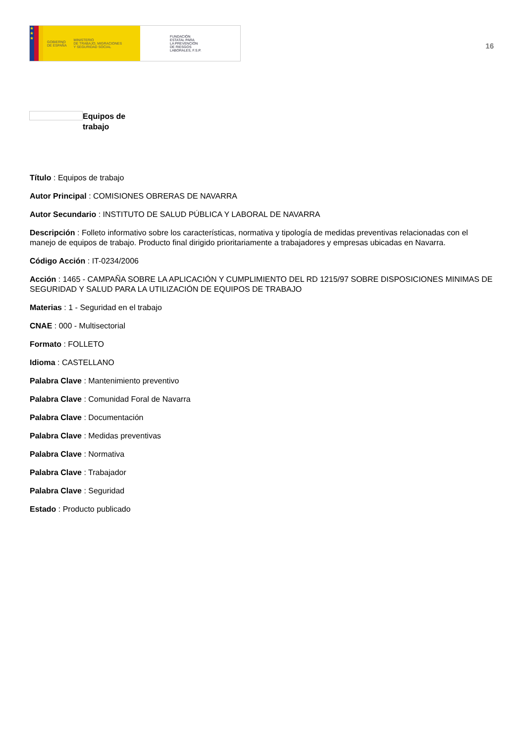★
★
★
GOBIERNO
DE ESPAÑA MINISTERIO
DE TRABAJO, MIGRACIONES
Y SEGURIDAD SOCIAL
FUNDACIÓN
ESTATAL PARA
LA PREVENCIÓN
DE RIESGOS
LABORALES, F.S.P.
16
Equipos de
trabajo
Título : Equipos de trabajo
Autor Principal : COMISIONES OBRERAS DE NAVARRA
Autor Secundario : INSTITUTO DE SALUD PÚBLICA Y LABORAL DE NAVARRA
Descripción : Folleto informativo sobre los características, normativa y tipología de medidas preventivas relacionadas con el manejo de equipos de trabajo. Producto final dirigido prioritariamente a trabajadores y empresas ubicadas en Navarra.
Código Acción : IT-0234/2006
Acción : 1465 - CAMPAÑA SOBRE LA APLICACIÓN Y CUMPLIMIENTO DEL RD 1215/97 SOBRE DISPOSICIONES MINIMAS DE SEGURIDAD Y SALUD PARA LA UTILIZACIÓN DE EQUIPOS DE TRABAJO
Materias : 1 - Seguridad en el trabajo
CNAE : 000 - Multisectorial
Formato : FOLLETO
Idioma : CASTELLANO
Palabra Clave : Mantenimiento preventivo
Palabra Clave : Comunidad Foral de Navarra
Palabra Clave : Documentación
Palabra Clave : Medidas preventivas
Palabra Clave : Normativa
Palabra Clave : Trabajador
Palabra Clave : Seguridad
Estado : Producto publicado